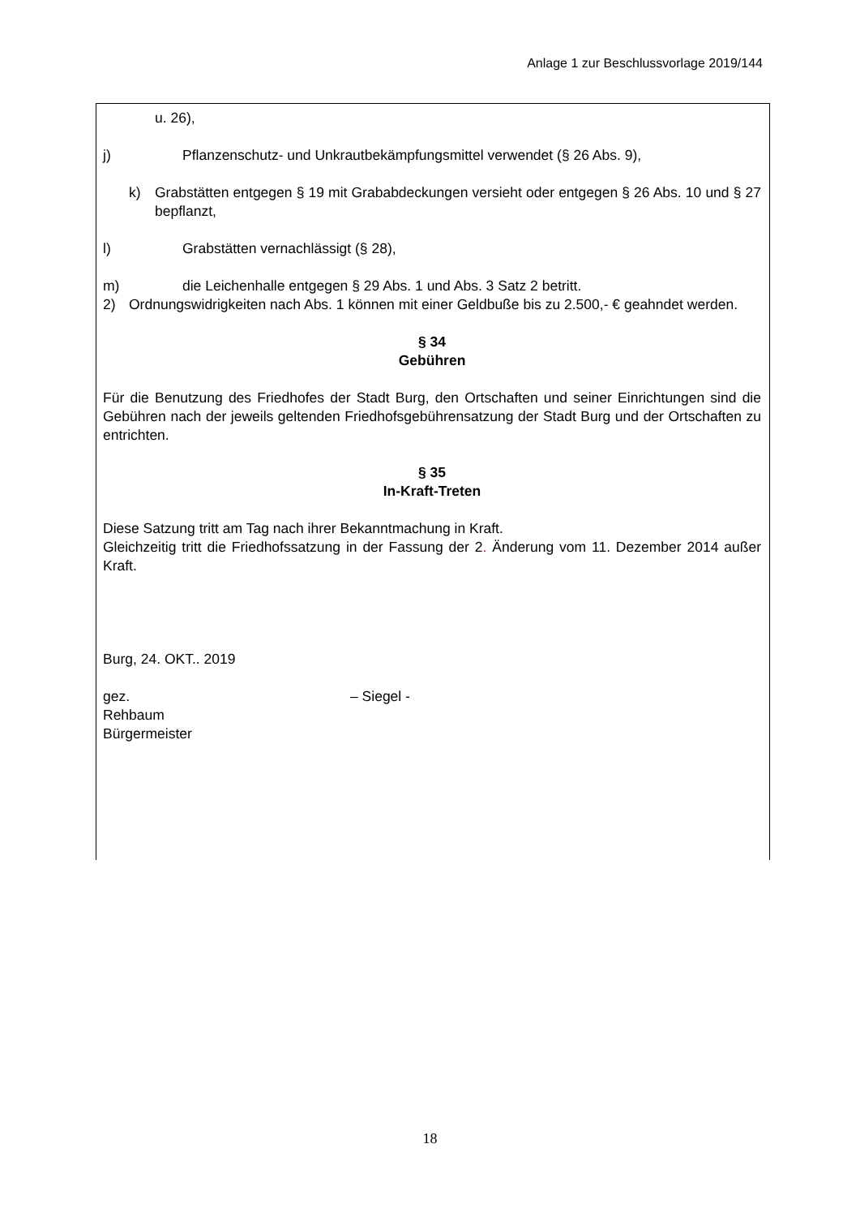Anlage 1 zur Beschlussvorlage 2019/144
u. 26),
j) Pflanzenschutz- und Unkrautbekämpfungsmittel verwendet (§ 26 Abs. 9),
k) Grabstätten entgegen § 19 mit Grababdeckungen versieht oder entgegen § 26 Abs. 10 und § 27 bepflanzt,
l) Grabstätten vernachlässigt (§ 28),
m) die Leichenhalle entgegen § 29 Abs. 1 und Abs. 3 Satz 2 betritt.
2) Ordnungswidrigkeiten nach Abs. 1 können mit einer Geldbuße bis zu 2.500,- € geahndet werden.
§ 34
Gebühren
Für die Benutzung des Friedhofes der Stadt Burg, den Ortschaften und seiner Einrichtungen sind die Gebühren nach der jeweils geltenden Friedhofsgebührensatzung der Stadt Burg und der Ortschaften zu entrichten.
§ 35
In-Kraft-Treten
Diese Satzung tritt am Tag nach ihrer Bekanntmachung in Kraft.
Gleichzeitig tritt die Friedhofssatzung in der Fassung der 2. Änderung vom 11. Dezember 2014 außer Kraft.
Burg, 24. OKT.. 2019
gez. – Siegel -
Rehbaum
Bürgermeister
18